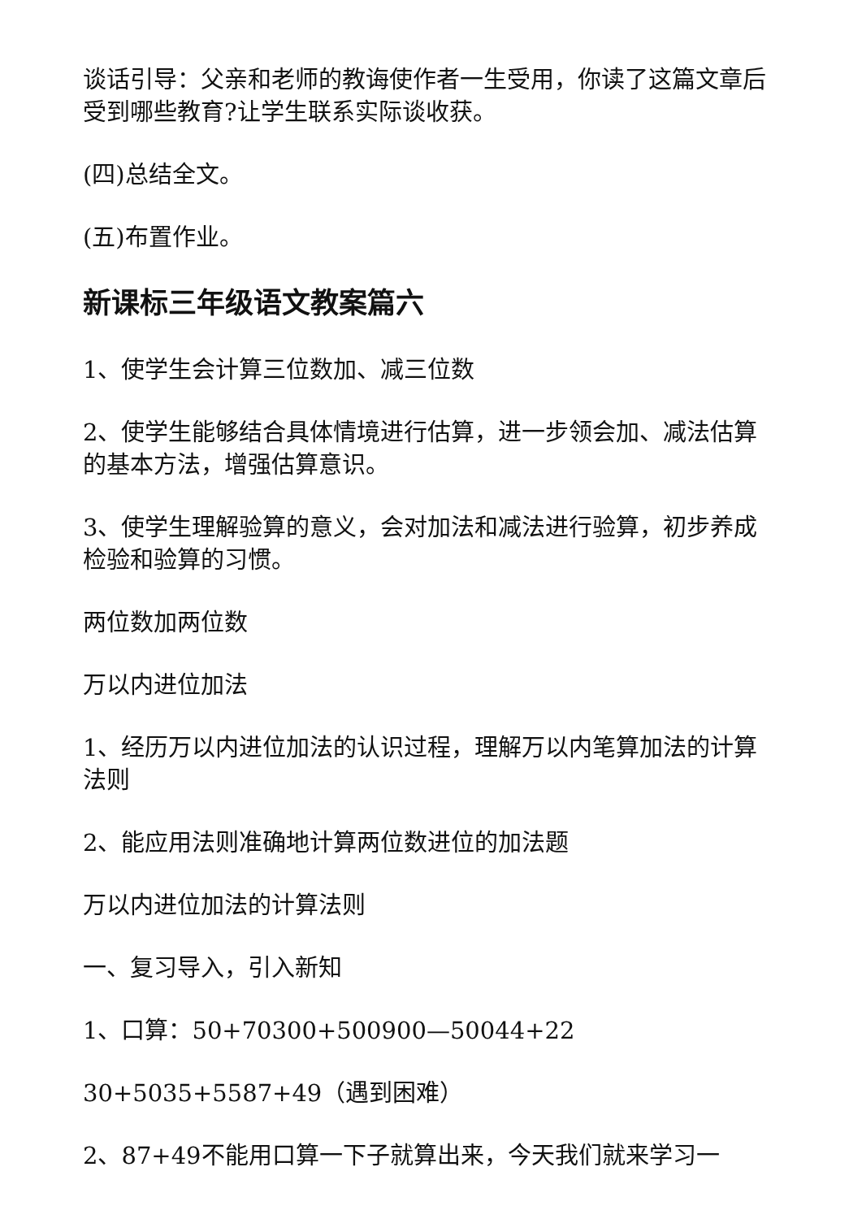谈话引导：父亲和老师的教诲使作者一生受用，你读了这篇文章后受到哪些教育?让学生联系实际谈收获。
(四)总结全文。
(五)布置作业。
新课标三年级语文教案篇六
1、使学生会计算三位数加、减三位数
2、使学生能够结合具体情境进行估算，进一步领会加、减法估算的基本方法，增强估算意识。
3、使学生理解验算的意义，会对加法和减法进行验算，初步养成检验和验算的习惯。
两位数加两位数
万以内进位加法
1、经历万以内进位加法的认识过程，理解万以内笔算加法的计算法则
2、能应用法则准确地计算两位数进位的加法题
万以内进位加法的计算法则
一、复习导入，引入新知
1、口算：50+70300+500900—50044+22
30+5035+5587+49（遇到困难）
2、87+49不能用口算一下子就算出来，今天我们就来学习一